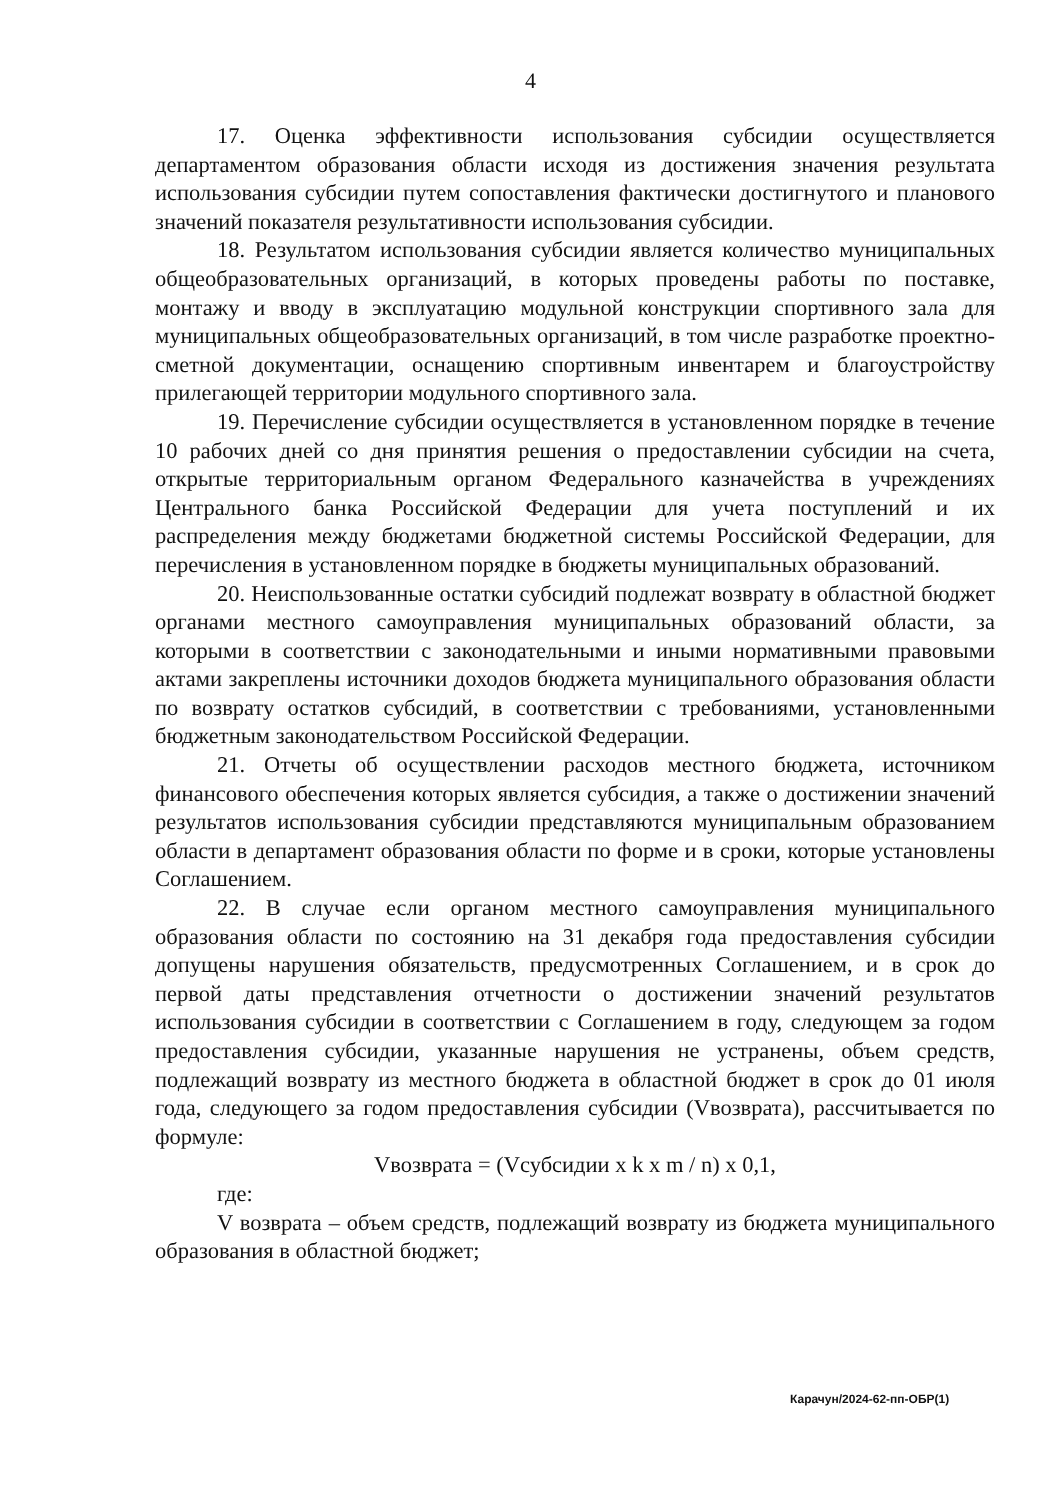4
17. Оценка эффективности использования субсидии осуществляется департаментом образования области исходя из достижения значения результата использования субсидии путем сопоставления фактически достигнутого и планового значений показателя результативности использования субсидии.
18. Результатом использования субсидии является количество муниципальных общеобразовательных организаций, в которых проведены работы по поставке, монтажу и вводу в эксплуатацию модульной конструкции спортивного зала для муниципальных общеобразовательных организаций, в том числе разработке проектно-сметной документации, оснащению спортивным инвентарем и благоустройству прилегающей территории модульного спортивного зала.
19. Перечисление субсидии осуществляется в установленном порядке в течение 10 рабочих дней со дня принятия решения о предоставлении субсидии на счета, открытые территориальным органом Федерального казначейства в учреждениях Центрального банка Российской Федерации для учета поступлений и их распределения между бюджетами бюджетной системы Российской Федерации, для перечисления в установленном порядке в бюджеты муниципальных образований.
20. Неиспользованные остатки субсидий подлежат возврату в областной бюджет органами местного самоуправления муниципальных образований области, за которыми в соответствии с законодательными и иными нормативными правовыми актами закреплены источники доходов бюджета муниципального образования области по возврату остатков субсидий, в соответствии с требованиями, установленными бюджетным законодательством Российской Федерации.
21. Отчеты об осуществлении расходов местного бюджета, источником финансового обеспечения которых является субсидия, а также о достижении значений результатов использования субсидии представляются муниципальным образованием области в департамент образования области по форме и в сроки, которые установлены Соглашением.
22. В случае если органом местного самоуправления муниципального образования области по состоянию на 31 декабря года предоставления субсидии допущены нарушения обязательств, предусмотренных Соглашением, и в срок до первой даты представления отчетности о достижении значений результатов использования субсидии в соответствии с Соглашением в году, следующем за годом предоставления субсидии, указанные нарушения не устранены, объем средств, подлежащий возврату из местного бюджета в областной бюджет в срок до 01 июля года, следующего за годом предоставления субсидии (Vвозврата), рассчитывается по формуле:
Vвозврата = (Vсубсидии x k x m / n) x 0,1,
где:
V возврата – объем средств, подлежащий возврату из бюджета муниципального образования в областной бюджет;
Карачун/2024-62-пп-ОБР(1)